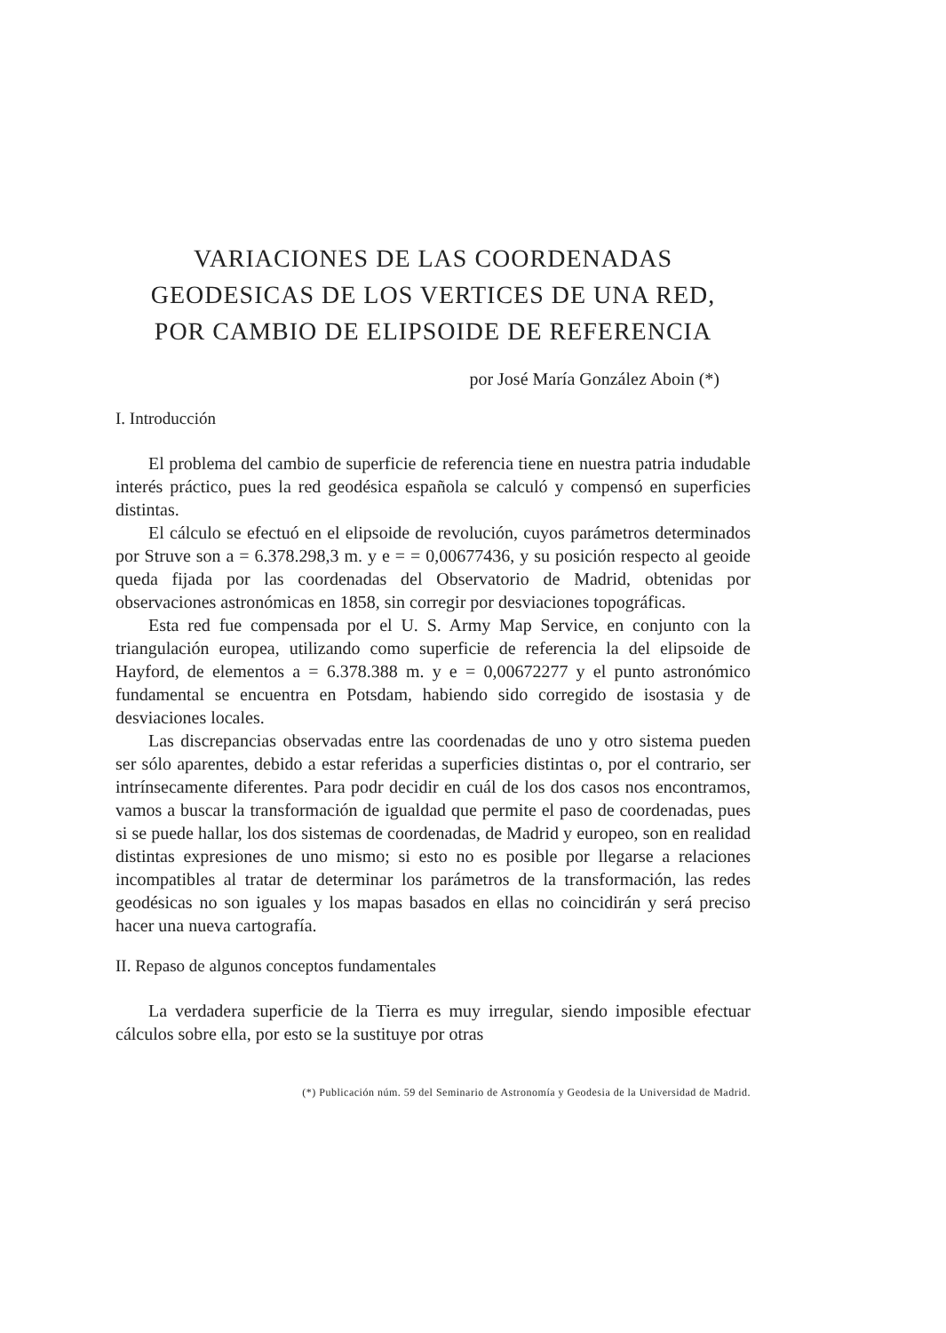VARIACIONES DE LAS COORDENADAS
GEODESICAS DE LOS VERTICES DE UNA RED,
POR CAMBIO DE ELIPSOIDE DE REFERENCIA
por José María González Aboin (*)
I. Introducción
El problema del cambio de superficie de referencia tiene en nuestra patria indudable interés práctico, pues la red geodésica española se calculó y compensó en superficies distintas.
El cálculo se efectuó en el elipsoide de revolución, cuyos parámetros determinados por Struve son a = 6.378.298,3 m. y e = = 0,00677436, y su posición respecto al geoide queda fijada por las coordenadas del Observatorio de Madrid, obtenidas por observaciones astronómicas en 1858, sin corregir por desviaciones topográficas.
Esta red fue compensada por el U. S. Army Map Service, en conjunto con la triangulación europea, utilizando como superficie de referencia la del elipsoide de Hayford, de elementos a = 6.378.388 m. y e = 0,00672277 y el punto astronómico fundamental se encuentra en Potsdam, habiendo sido corregido de isostasia y de desviaciones locales.
Las discrepancias observadas entre las coordenadas de uno y otro sistema pueden ser sólo aparentes, debido a estar referidas a superficies distintas o, por el contrario, ser intrínsecamente diferentes. Para podr decidir en cuál de los dos casos nos encontramos, vamos a buscar la transformación de igualdad que permite el paso de coordenadas, pues si se puede hallar, los dos sistemas de coordenadas, de Madrid y europeo, son en realidad distintas expresiones de uno mismo; si esto no es posible por llegarse a relaciones incompatibles al tratar de determinar los parámetros de la transformación, las redes geodésicas no son iguales y los mapas basados en ellas no coincidirán y será preciso hacer una nueva cartografía.
II. Repaso de algunos conceptos fundamentales
La verdadera superficie de la Tierra es muy irregular, siendo imposible efectuar cálculos sobre ella, por esto se la sustituye por otras
(*) Publicación núm. 59 del Seminario de Astronomía y Geodesia de la Universidad de Madrid.